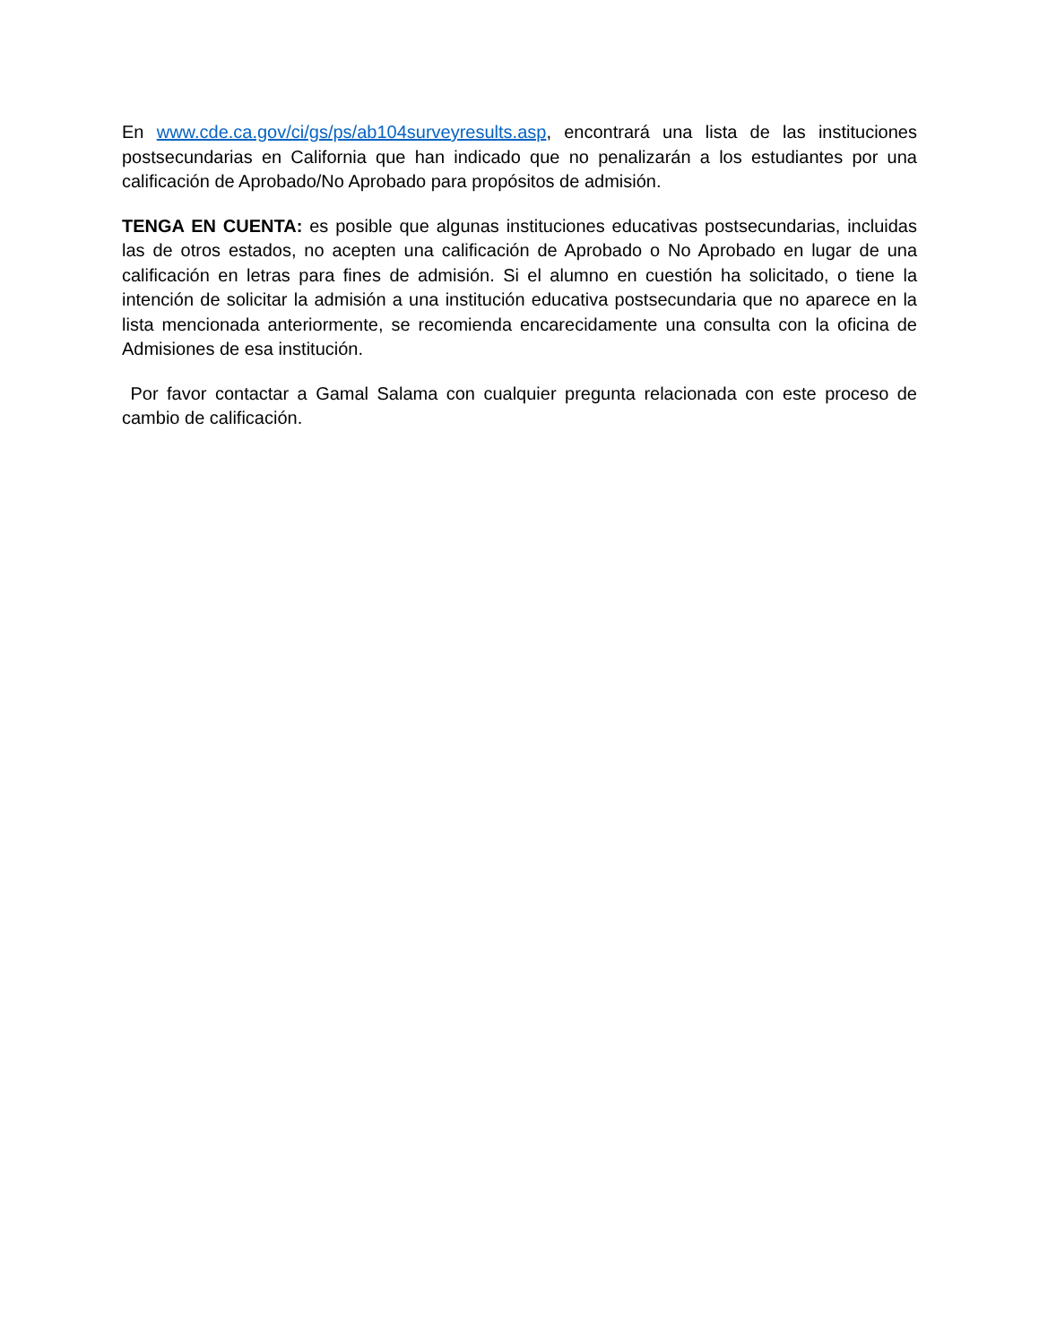En www.cde.ca.gov/ci/gs/ps/ab104surveyresults.asp, encontrará una lista de las instituciones postsecundarias en California que han indicado que no penalizarán a los estudiantes por una calificación de Aprobado/No Aprobado para propósitos de admisión.
TENGA EN CUENTA: es posible que algunas instituciones educativas postsecundarias, incluidas las de otros estados, no acepten una calificación de Aprobado o No Aprobado en lugar de una calificación en letras para fines de admisión. Si el alumno en cuestión ha solicitado, o tiene la intención de solicitar la admisión a una institución educativa postsecundaria que no aparece en la lista mencionada anteriormente, se recomienda encarecidamente una consulta con la oficina de Admisiones de esa institución.
Por favor contactar a Gamal Salama con cualquier pregunta relacionada con este proceso de cambio de calificación.